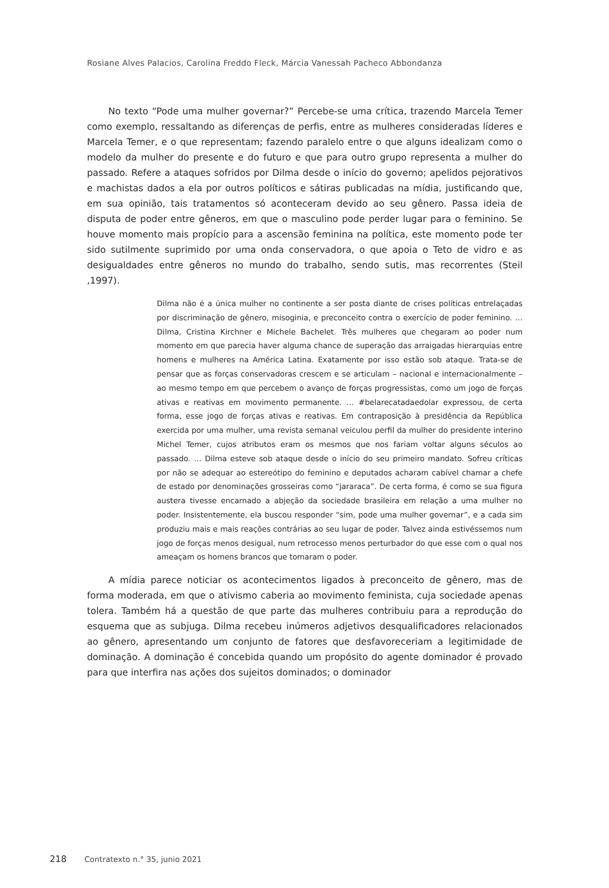Rosiane Alves Palacios, Carolina Freddo Fleck, Márcia Vanessah Pacheco Abbondanza
No texto “Pode uma mulher governar?” Percebe-se uma crítica, trazendo Marcela Temer como exemplo, ressaltando as diferenças de perfis, entre as mulheres consideradas líderes e Marcela Temer, e o que representam; fazendo paralelo entre o que alguns idealizam como o modelo da mulher do presente e do futuro e que para outro grupo representa a mulher do passado. Refere a ataques sofridos por Dilma desde o início do governo; apelidos pejorativos e machistas dados a ela por outros políticos e sátiras publicadas na mídia, justificando que, em sua opinião, tais tratamentos só aconteceram devido ao seu gênero. Passa ideia de disputa de poder entre gêneros, em que o masculino pode perder lugar para o feminino. Se houve momento mais propício para a ascensão feminina na política, este momento pode ter sido sutilmente suprimido por uma onda conservadora, o que apoia o Teto de vidro e as desigualdades entre gêneros no mundo do trabalho, sendo sutis, mas recorrentes (Steil ,1997).
Dilma não é a única mulher no continente a ser posta diante de crises políticas entrelaçadas por discriminação de gênero, misoginia, e preconceito contra o exercício de poder feminino. … Dilma, Cristina Kirchner e Michele Bachelet. Três mulheres que chegaram ao poder num momento em que parecia haver alguma chance de superação das arraigadas hierarquias entre homens e mulheres na América Latina. Exatamente por isso estão sob ataque. Trata-se de pensar que as forças conservadoras crescem e se articulam – nacional e internacionalmente – ao mesmo tempo em que percebem o avanço de forças progressistas, como um jogo de forças ativas e reativas em movimento permanente. … #belarecatadaedolar expressou, de certa forma, esse jogo de forças ativas e reativas. Em contraposição à presidência da República exercida por uma mulher, uma revista semanal veiculou perfil da mulher do presidente interino Michel Temer, cujos atributos eram os mesmos que nos fariam voltar alguns séculos ao passado. … Dilma esteve sob ataque desde o início do seu primeiro mandato. Sofreu críticas por não se adequar ao estereótipo do feminino e deputados acharam cabível chamar a chefe de estado por denominações grosseiras como “jararaca”. De certa forma, é como se sua figura austera tivesse encarnado a abjeção da sociedade brasileira em relação a uma mulher no poder. Insistentemente, ela buscou responder “sim, pode uma mulher governar”, e a cada sim produziu mais e mais reações contrárias ao seu lugar de poder. Talvez ainda estivéssemos num jogo de forças menos desigual, num retrocesso menos perturbador do que esse com o qual nos ameaçam os homens brancos que tomaram o poder.
A mídia parece noticiar os acontecimentos ligados à preconceito de gênero, mas de forma moderada, em que o ativismo caberia ao movimento feminista, cuja sociedade apenas tolera. Também há a questão de que parte das mulheres contribuiu para a reprodução do esquema que as subjuga. Dilma recebeu inúmeros adjetivos desqualificadores relacionados ao gênero, apresentando um conjunto de fatores que desfavoreceriam a legitimidade de dominação. A dominação é concebida quando um propósito do agente dominador é provado para que interfira nas ações dos sujeitos dominados; o dominador
218 Contratexto n.° 35, junio 2021